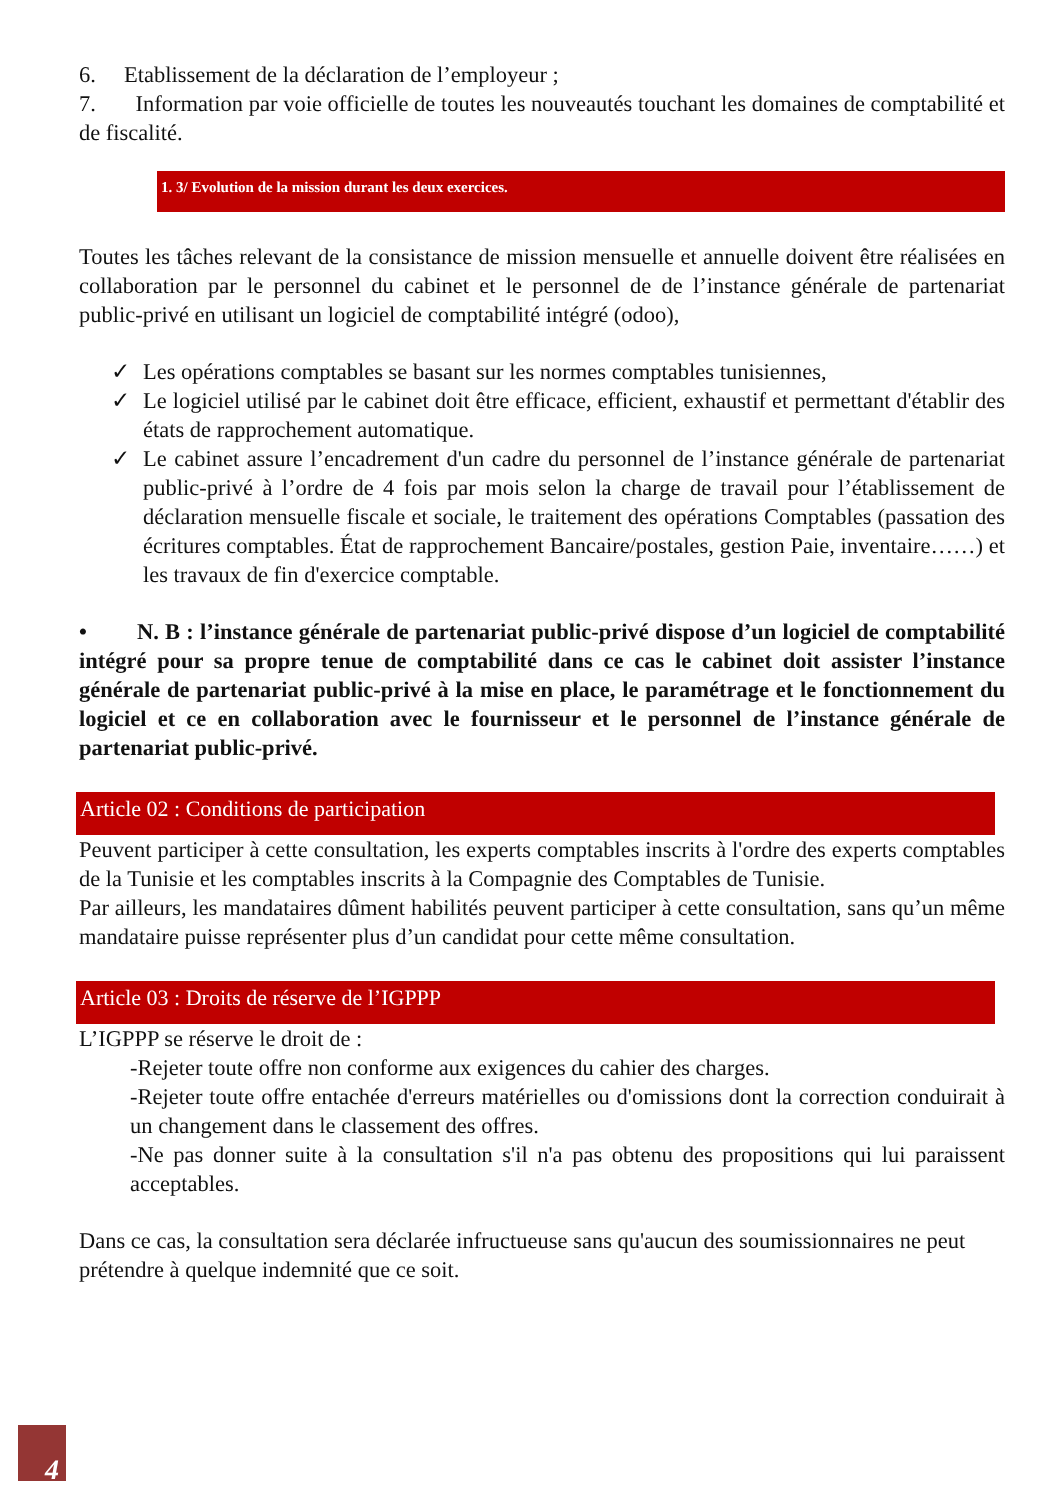6. Etablissement de la déclaration de l’employeur ;
7. Information par voie officielle de toutes les nouveautés touchant les domaines de comptabilité et de fiscalité.
1. 3/ Evolution de la mission durant les deux exercices.
Toutes les tâches relevant de la consistance de mission mensuelle et annuelle doivent être réalisées en collaboration par le personnel du cabinet et le personnel de de l’instance générale de partenariat public-privé en utilisant un logiciel de comptabilité intégré (odoo),
✓ Les opérations comptables se basant sur les normes comptables tunisiennes,
✓ Le logiciel utilisé par le cabinet doit être efficace, efficient, exhaustif et permettant d'établir des états de rapprochement automatique.
✓ Le cabinet assure l’encadrement d'un cadre du personnel de l’instance générale de partenariat public-privé à l’ordre de 4 fois par mois selon la charge de travail pour l’établissement de déclaration mensuelle fiscale et sociale, le traitement des opérations Comptables (passation des écritures comptables. État de rapprochement Bancaire/postales, gestion Paie, inventaire……) et les travaux de fin d'exercice comptable.
• N. B : l’instance générale de partenariat public-privé dispose d’un logiciel de comptabilité intégré pour sa propre tenue de comptabilité dans ce cas le cabinet doit assister l’instance générale de partenariat public-privé à la mise en place, le paramétrage et le fonctionnement du logiciel et ce en collaboration avec le fournisseur et le personnel de l’instance générale de partenariat public-privé.
Article 02 : Conditions de participation
Peuvent participer à cette consultation, les experts comptables inscrits à l'ordre des experts comptables de la Tunisie et les comptables inscrits à la Compagnie des Comptables de Tunisie.
Par ailleurs, les mandataires dûment habilités peuvent participer à cette consultation, sans qu’un même mandataire puisse représenter plus d’un candidat pour cette même consultation.
Article 03 : Droits de réserve de l’IGPPP
L’IGPPP se réserve le droit de :
-Rejeter toute offre non conforme aux exigences du cahier des charges.
-Rejeter toute offre entachée d'erreurs matérielles ou d'omissions dont la correction conduirait à un changement dans le classement des offres.
-Ne pas donner suite à la consultation s'il n'a pas obtenu des propositions qui lui paraissent acceptables.
Dans ce cas, la consultation sera déclarée infructueuse sans qu'aucun des soumissionnaires ne peut prétendre à quelque indemnité que ce soit.
4